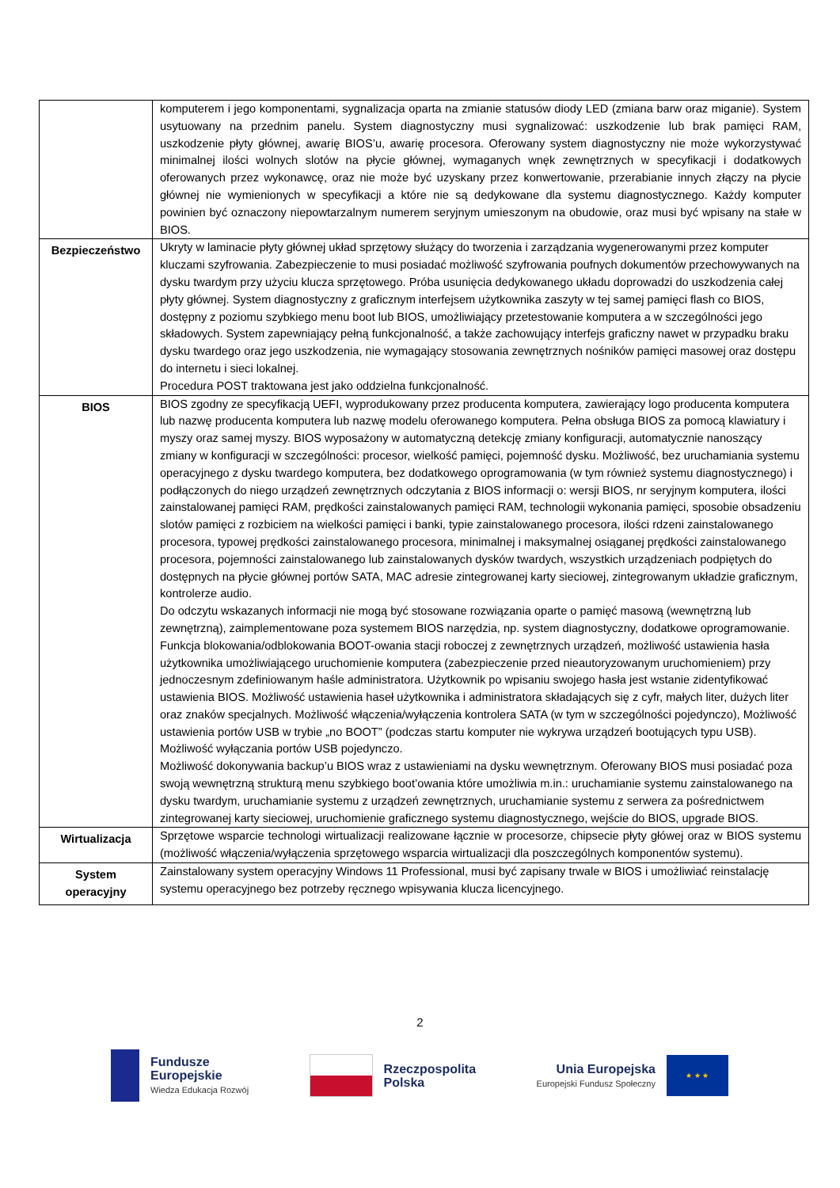| | komputerem i jego komponentami, sygnalizacja oparta na zmianie statusów diody LED (zmiana barw oraz miganie). System usytuowany na przednim panelu. System diagnostyczny musi sygnalizować: uszkodzenie lub brak pamięci RAM, uszkodzenie płyty głównej, awarię BIOS’u, awarię procesora. Oferowany system diagnostyczny nie może wykorzystywać minimalnej ilości wolnych slotów na płycie głównej, wymaganych wnęk zewnętrznych w specyfikacji i dodatkowych oferowanych przez wykonawcę, oraz nie może być uzyskany przez konwertowanie, przerabianie innych złączy na płycie głównej nie wymienionych w specyfikacji a które nie są dedykowane dla systemu diagnostycznego. Każdy komputer powinien być oznaczony niepowtarzalnym numerem seryjnym umieszonym na obudowie, oraz musi być wpisany na stałe w BIOS. |
| Bezpieczeństwo | Ukryty w laminacie płyty głównej układ sprzętowy służący do tworzenia i zarządzania wygenerowanymi przez komputer kluczami szyfrowania. Zabezpieczenie to musi posiadać możliwość szyfrowania poufnych dokumentów przechowywanych na dysku twardym przy użyciu klucza sprzętowego. Próba usunięcia dedykowanego układu doprowadzi do uszkodzenia całej płyty głównej. System diagnostyczny z graficznym interfejsem użytkownika zaszyty w tej samej pamięci flash co BIOS, dostępny z poziomu szybkiego menu boot lub BIOS, umożliwiający przetestowanie komputera a w szczególności jego składowych. System zapewniający pełną funkcjonalność, a także zachowujący interfejs graficzny nawet w przypadku braku dysku twardego oraz jego uszkodzenia, nie wymagający stosowania zewnętrznych nośników pamięci masowej oraz dostępu do internetu i sieci lokalnej. Procedura POST traktowana jest jako oddzielna funkcjonalność. |
| BIOS | BIOS zgodny ze specyfikacją UEFI, wyprodukowany przez producenta komputera, zawierający logo producenta komputera lub nazwę producenta komputera lub nazwę modelu oferowanego komputera. Pełna obsługa BIOS za pomocą klawiatury i myszy oraz samej myszy. BIOS wyposażony w automatyczną detekcję zmiany konfiguracji, automatycznie nanoszący zmiany w konfiguracji w szczególności: procesor, wielkość pamięci, pojemność dysku. Możliwość, bez uruchamiania systemu operacyjnego z dysku twardego komputera, bez dodatkowego oprogramowania (w tym również systemu diagnostycznego) i podłączonych do niego urządzeń zewnętrznych odczytania z BIOS informacji o: wersji BIOS, nr seryjnym komputera, ilości zainstalowanej pamięci RAM, prędkości zainstalowanych pamięci RAM, technologii wykonania pamięci, sposobie obsadzeniu slotów pamięci z rozbiciem na wielkości pamięci i banki, typie zainstalowanego procesora, ilości rdzeni zainstalowanego procesora, typowej prędkości zainstalowanego procesora, minimalnej i maksymalnej osiąganej prędkości zainstalowanego procesora, pojemności zainstalowanego lub zainstalowanych dysków twardych, wszystkich urządzeniach podpiętych do dostępnych na płycie głównej portów SATA, MAC adresie zintegrowanej karty sieciowej, zintegrowanym układzie graficznym, kontrolerze audio. Do odczytu wskazanych informacji nie mogą być stosowane rozwiązania oparte o pamięć masową (wewnętrzną lub zewnętrzną), zaimplementowane poza systemem BIOS narzędzia, np. system diagnostyczny, dodatkowe oprogramowanie. Funkcja blokowania/odblokowania BOOT-owania stacji roboczej z zewnętrznych urządzeń, możliwość ustawienia hasła użytkownika umożliwiającego uruchomienie komputera (zabezpieczenie przed nieautoryzowanym uruchomieniem) przy jednoczesnym zdefiniowanym haśle administratora. Użytkownik po wpisaniu swojego hasła jest wstanie zidentyfikować ustawienia BIOS. Możliwość ustawienia haseł użytkownika i administratora składających się z cyfr, małych liter, dużych liter oraz znaków specjalnych. Możliwość włączenia/wyłączenia kontrolera SATA (w tym w szczególności pojedynczo), Możliwość ustawienia portów USB w trybie „no BOOT” (podczas startu komputer nie wykrywa urządzeń bootujących typu USB). Możliwość wyłączania portów USB pojedynczo. Możliwość dokonywania backup’u BIOS wraz z ustawieniami na dysku wewnętrznym. Oferowany BIOS musi posiadać poza swoją wewnętrzną strukturą menu szybkiego boot’owania które umożliwia m.in.: uruchamianie systemu zainstalowanego na dysku twardym, uruchamianie systemu z urządzeń zewnętrznych, uruchamianie systemu z serwera za pośrednictwem zintegrowanej karty sieciowej, uruchomienie graficznego systemu diagnostycznego, wejście do BIOS, upgrade BIOS. |
| Wirtualizacja | Sprzętowe wsparcie technologi wirtualizacji realizowane łącznie w procesorze, chipsecie płyty główej oraz w BIOS systemu (możliwość włączenia/wyłączenia sprzętowego wsparcia wirtualizacji dla poszczególnych komponentów systemu). |
| System operacyjny | Zainstalowany system operacyjny Windows 11 Professional, musi być zapisany trwale w BIOS i umożliwiać reinstalację systemu operacyjnego bez potrzeby ręcznego wpisywania klucza licencyjnego. |
2
Fundusze
Europejskie
Wiedza Edukacja Rozwój
Rzeczpospolita
Polska
Unia Europejska
Europejski Fundusz Społeczny
★ ★ ★